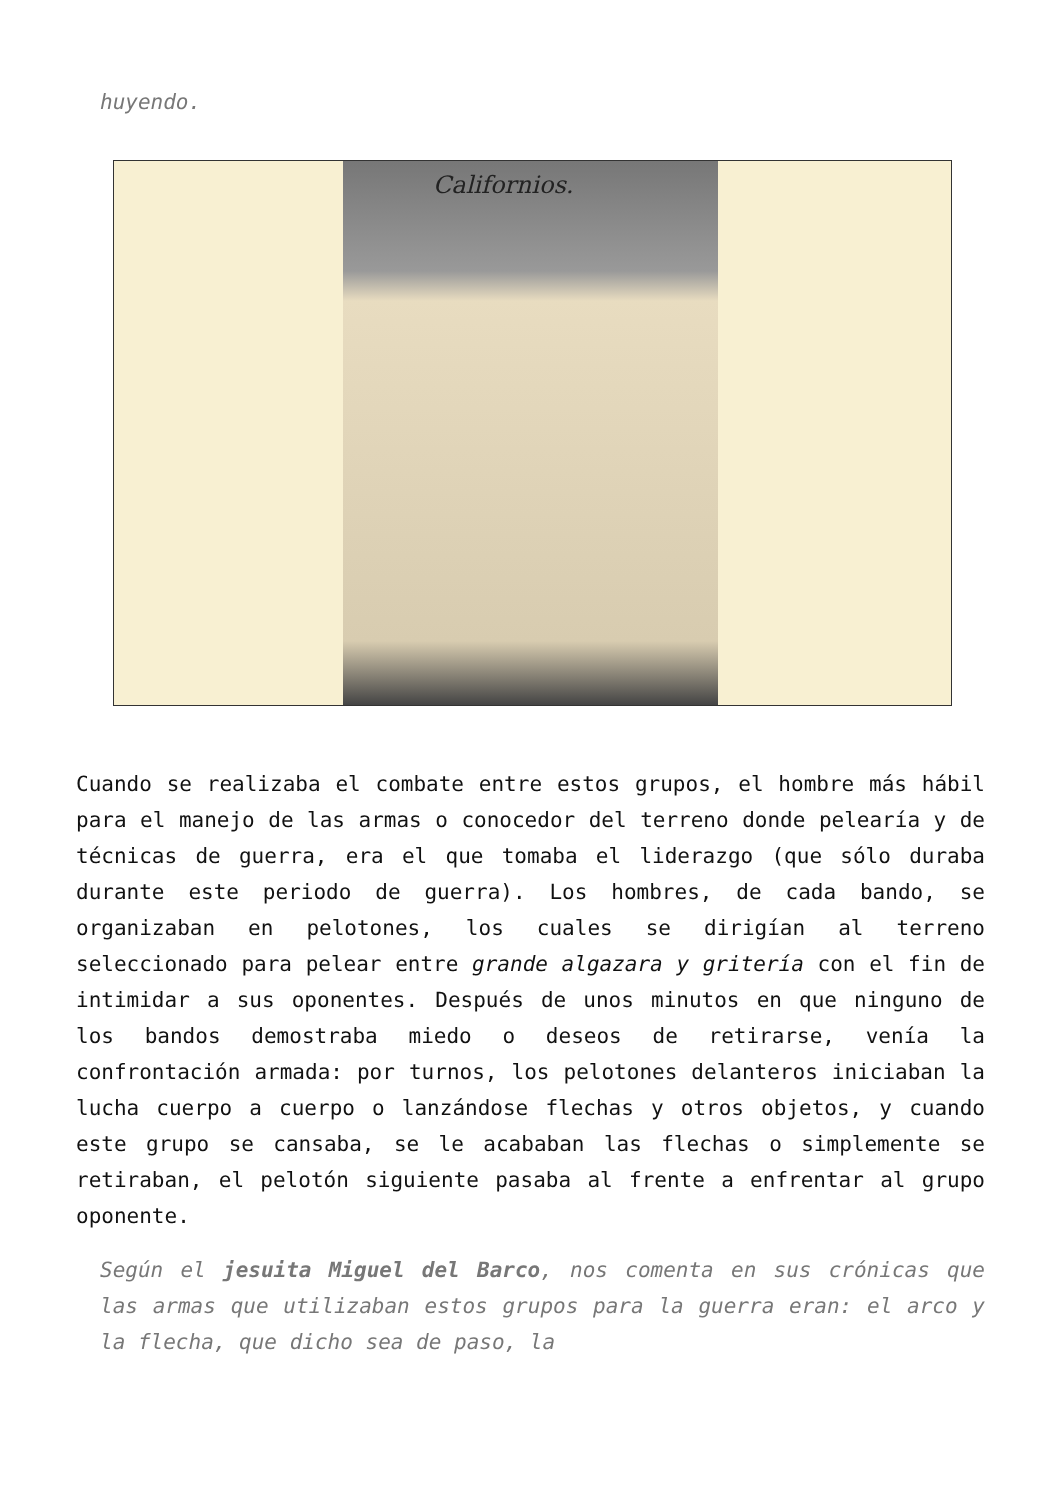huyendo.
Californios.
Cuando se realizaba el combate entre estos grupos, el hombre más hábil para el manejo de las armas o conocedor del terreno donde pelearía y de técnicas de guerra, era el que tomaba el liderazgo (que sólo duraba durante este periodo de guerra). Los hombres, de cada bando, se organizaban en pelotones, los cuales se dirigían al terreno seleccionado para pelear entre grande algazara y gritería con el fin de intimidar a sus oponentes. Después de unos minutos en que ninguno de los bandos demostraba miedo o deseos de retirarse, venía la confrontación armada: por turnos, los pelotones delanteros iniciaban la lucha cuerpo a cuerpo o lanzándose flechas y otros objetos, y cuando este grupo se cansaba, se le acababan las flechas o simplemente se retiraban, el pelotón siguiente pasaba al frente a enfrentar al grupo oponente.
Según el jesuita Miguel del Barco, nos comenta en sus crónicas que las armas que utilizaban estos grupos para la guerra eran: el arco y la flecha, que dicho sea de paso, la